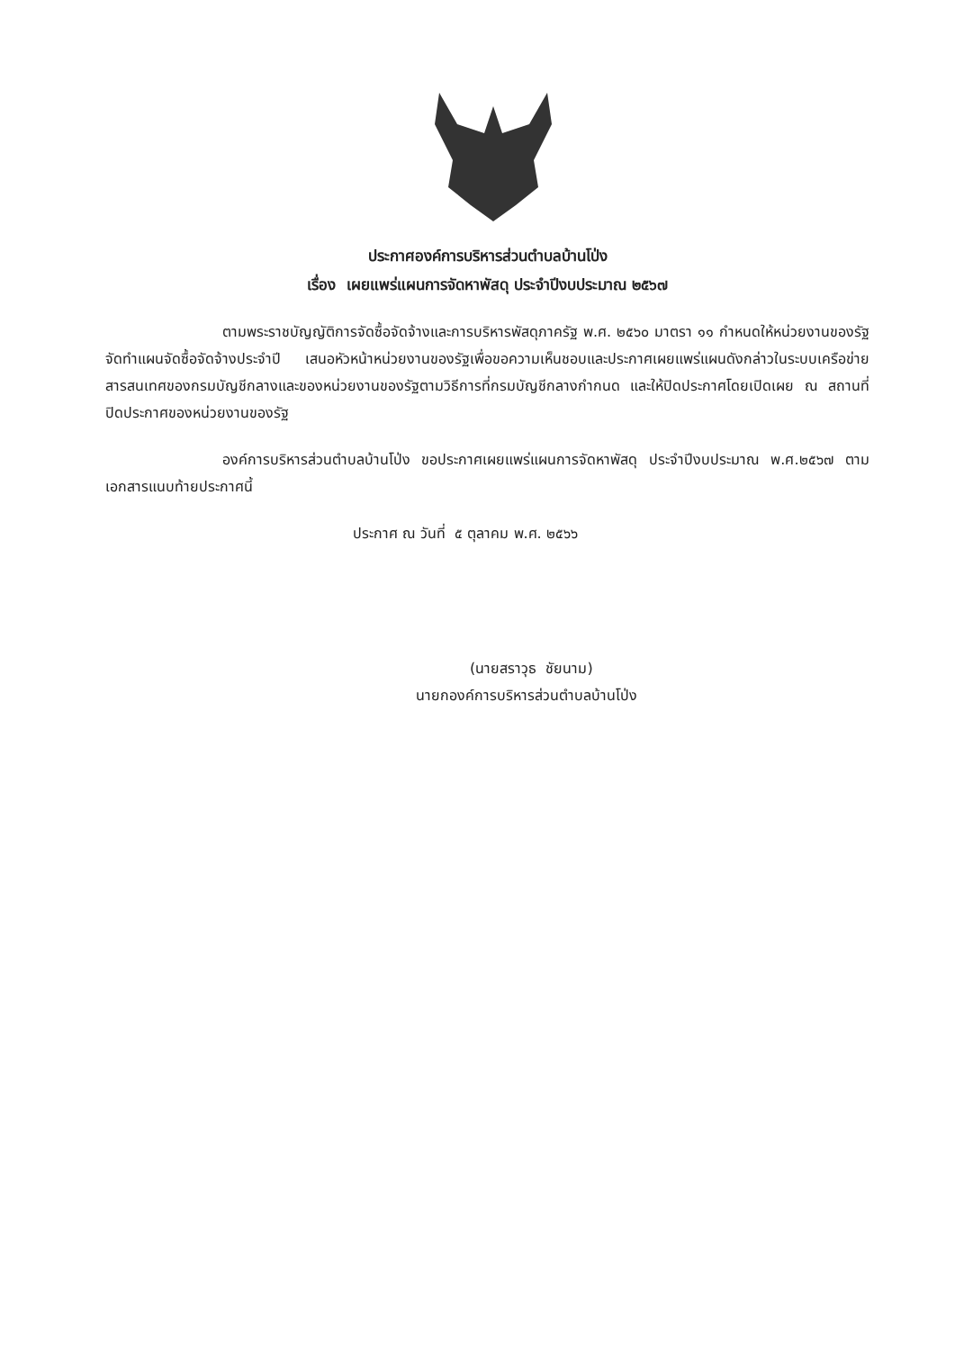ประกาศองค์การบริหารส่วนตำบลบ้านโป่ง
เรื่อง เผยแพร่แผนการจัดหาพัสดุ ประจำปีงบประมาณ ๒๕๖๗
ตามพระราชบัญญัติการจัดซื้อจัดจ้างและการบริหารพัสดุภาครัฐ พ.ศ. ๒๕๖๐ มาตรา ๑๑ กำหนดให้หน่วยงานของรัฐจัดทำแผนจัดซื้อจัดจ้างประจำปี เสนอหัวหน้าหน่วยงานของรัฐเพื่อขอความเห็นชอบและประกาศเผยแพร่แผนดังกล่าวในระบบเครือข่ายสารสนเทศของกรมบัญชีกลางและของหน่วยงานของรัฐตามวิธีการที่กรมบัญชีกลางกำกนด และให้ปิดประกาศโดยเปิดเผย ณ สถานที่ปิดประกาศของหน่วยงานของรัฐ
องค์การบริหารส่วนตำบลบ้านโป่ง ขอประกาศเผยแพร่แผนการจัดหาพัสดุ ประจำปีงบประมาณ พ.ศ.๒๕๖๗ ตามเอกสารแนบท้ายประกาศนี้
ประกาศ ณ วันที่ ๕ ตุลาคม พ.ศ. ๒๕๖๖
(นายสราวุธ ชัยนาม)
นายกองค์การบริหารส่วนตำบลบ้านโป่ง